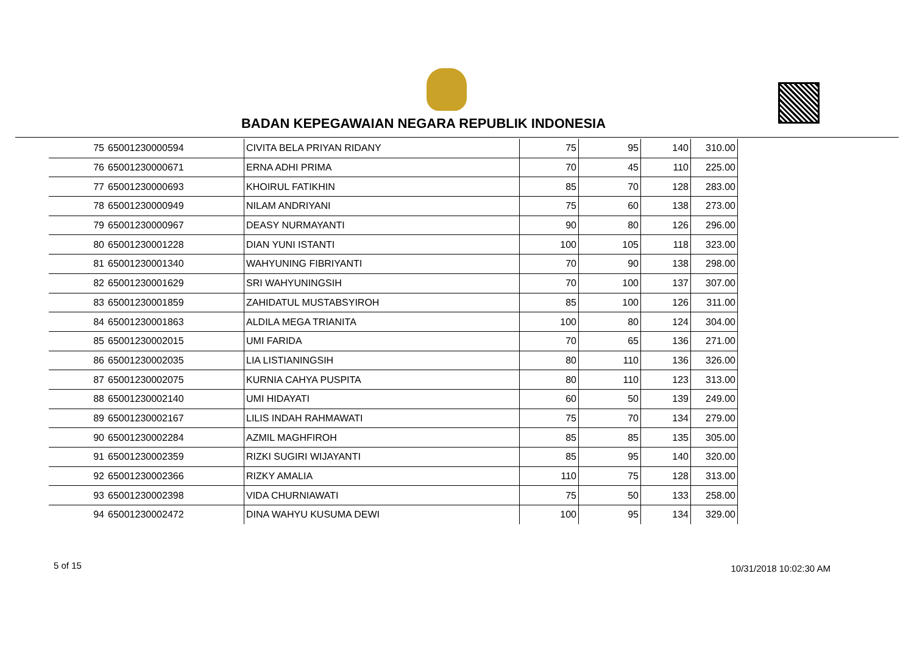BADAN KEPEGAWAIAN NEGARA REPUBLIK INDONESIA
| 75 | 65001230000594 | CIVITA BELA PRIYAN RIDANY | 75 | 95 | 140 | 310.00 |
| 76 | 65001230000671 | ERNA ADHI PRIMA | 70 | 45 | 110 | 225.00 |
| 77 | 65001230000693 | KHOIRUL FATIKHIN | 85 | 70 | 128 | 283.00 |
| 78 | 65001230000949 | NILAM ANDRIYANI | 75 | 60 | 138 | 273.00 |
| 79 | 65001230000967 | DEASY NURMAYANTI | 90 | 80 | 126 | 296.00 |
| 80 | 65001230001228 | DIAN YUNI ISTANTI | 100 | 105 | 118 | 323.00 |
| 81 | 65001230001340 | WAHYUNING FIBRIYANTI | 70 | 90 | 138 | 298.00 |
| 82 | 65001230001629 | SRI WAHYUNINGSIH | 70 | 100 | 137 | 307.00 |
| 83 | 65001230001859 | ZAHIDATUL MUSTABSYIROH | 85 | 100 | 126 | 311.00 |
| 84 | 65001230001863 | ALDILA MEGA TRIANITA | 100 | 80 | 124 | 304.00 |
| 85 | 65001230002015 | UMI FARIDA | 70 | 65 | 136 | 271.00 |
| 86 | 65001230002035 | LIA LISTIANINGSIH | 80 | 110 | 136 | 326.00 |
| 87 | 65001230002075 | KURNIA CAHYA PUSPITA | 80 | 110 | 123 | 313.00 |
| 88 | 65001230002140 | UMI HIDAYATI | 60 | 50 | 139 | 249.00 |
| 89 | 65001230002167 | LILIS INDAH RAHMAWATI | 75 | 70 | 134 | 279.00 |
| 90 | 65001230002284 | AZMIL MAGHFIROH | 85 | 85 | 135 | 305.00 |
| 91 | 65001230002359 | RIZKI SUGIRI WIJAYANTI | 85 | 95 | 140 | 320.00 |
| 92 | 65001230002366 | RIZKY AMALIA | 110 | 75 | 128 | 313.00 |
| 93 | 65001230002398 | VIDA CHURNIAWATI | 75 | 50 | 133 | 258.00 |
| 94 | 65001230002472 | DINA WAHYU KUSUMA DEWI | 100 | 95 | 134 | 329.00 |
5 of 15 10/31/2018 10:02:30 AM